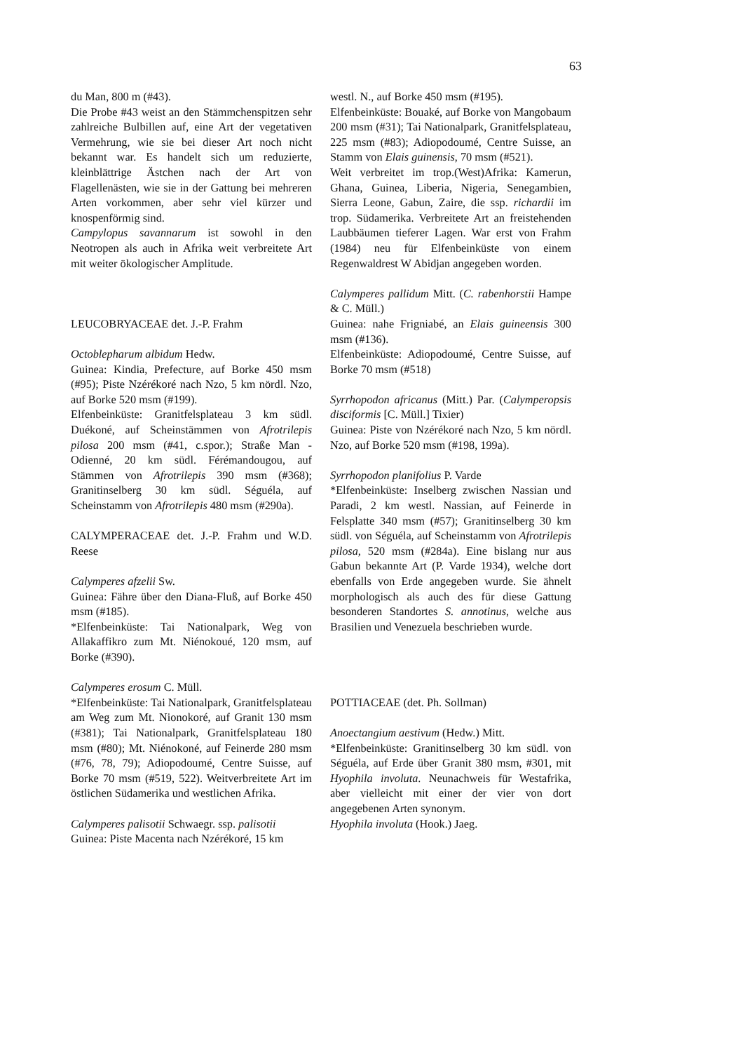63
du Man, 800 m (#43).
Die Probe #43 weist an den Stämmchenspitzen sehr zahlreiche Bulbillen auf, eine Art der vegetativen Vermehrung, wie sie bei dieser Art noch nicht bekannt war. Es handelt sich um reduzierte, kleinblättrige Ästchen nach der Art von Flagellenästen, wie sie in der Gattung bei mehreren Arten vorkommen, aber sehr viel kürzer und knospenförmig sind.
Campylopus savannarum ist sowohl in den Neotropen als auch in Afrika weit verbreitete Art mit weiter ökologischer Amplitude.
LEUCOBRYACEAE det. J.-P. Frahm
Octoblepharum albidum Hedw.
Guinea: Kindia, Prefecture, auf Borke 450 msm (#95); Piste Nzérékoré nach Nzo, 5 km nördl. Nzo, auf Borke 520 msm (#199).
Elfenbeinküste: Granitfelsplateau 3 km südl. Duékoné, auf Scheinstämmen von Afrotrilepis pilosa 200 msm (#41, c.spor.); Straße Man - Odienné, 20 km südl. Férémandougou, auf Stämmen von Afrotrilepis 390 msm (#368); Granitinselberg 30 km südl. Séguéla, auf Scheinstamm von Afrotrilepis 480 msm (#290a).
CALYMPERACEAE det. J.-P. Frahm und W.D. Reese
Calymperes afzelii Sw.
Guinea: Fähre über den Diana-Fluß, auf Borke 450 msm (#185).
*Elfenbeinküste: Tai Nationalpark, Weg von Allakaffikro zum Mt. Niénokoué, 120 msm, auf Borke (#390).
Calymperes erosum C. Müll.
*Elfenbeinküste: Tai Nationalpark, Granitfelsplateau am Weg zum Mt. Nionokoré, auf Granit 130 msm (#381); Tai Nationalpark, Granitfelsplateau 180 msm (#80); Mt. Niénokoné, auf Feinerde 280 msm (#76, 78, 79); Adiopodoumé, Centre Suisse, auf Borke 70 msm (#519, 522). Weitverbreitete Art im östlichen Südamerika und westlichen Afrika.
Calymperes palisotii Schwaegr. ssp. palisotii
Guinea: Piste Macenta nach Nzérékoré, 15 km
westl. N., auf Borke 450 msm (#195).
Elfenbeinküste: Bouaké, auf Borke von Mangobaum 200 msm (#31); Tai Nationalpark, Granitfelsplateau, 225 msm (#83); Adiopodoumé, Centre Suisse, an Stamm von Elais guinensis, 70 msm (#521).
Weit verbreitet im trop.(West)Afrika: Kamerun, Ghana, Guinea, Liberia, Nigeria, Senegambien, Sierra Leone, Gabun, Zaire, die ssp. richardii im trop. Südamerika. Verbreitete Art an freistehenden Laubbäumen tieferer Lagen. War erst von Frahm (1984) neu für Elfenbeinküste von einem Regenwaldrest W Abidjan angegeben worden.
Calymperes pallidum Mitt. (C. rabenhorstii Hampe & C. Müll.)
Guinea: nahe Frigniabé, an Elais guineensis 300 msm (#136).
Elfenbeinküste: Adiopodoumé, Centre Suisse, auf Borke 70 msm (#518)
Syrrhopodon africanus (Mitt.) Par. (Calymperopsis disciformis [C. Müll.] Tixier)
Guinea: Piste von Nzérékoré nach Nzo, 5 km nördl. Nzo, auf Borke 520 msm (#198, 199a).
Syrrhopodon planifolius P. Varde
*Elfenbeinküste: Inselberg zwischen Nassian und Paradi, 2 km westl. Nassian, auf Feinerde in Felsplatte 340 msm (#57); Granitinselberg 30 km südl. von Séguéla, auf Scheinstamm von Afrotrilepis pilosa, 520 msm (#284a). Eine bislang nur aus Gabun bekannte Art (P. Varde 1934), welche dort ebenfalls von Erde angegeben wurde. Sie ähnelt morphologisch als auch des für diese Gattung besonderen Standortes S. annotinus, welche aus Brasilien und Venezuela beschrieben wurde.
POTTIACEAE (det. Ph. Sollman)
Anoectangium aestivum (Hedw.) Mitt.
*Elfenbeinküste: Granitinselberg 30 km südl. von Séguéla, auf Erde über Granit 380 msm, #301, mit Hyophila involuta. Neunachweis für Westafrika, aber vielleicht mit einer der vier von dort angegebenen Arten synonym.
Hyophila involuta (Hook.) Jaeg.